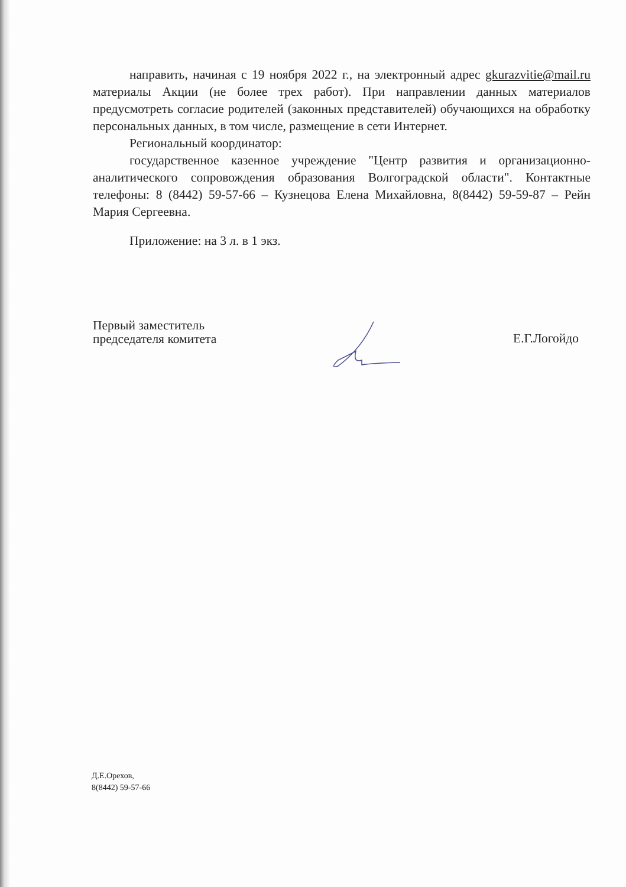направить, начиная с 19 ноября 2022 г., на электронный адрес gkurazvitie@mail.ru материалы Акции (не более трех работ). При направлении данных материалов предусмотреть согласие родителей (законных представителей) обучающихся на обработку персональных данных, в том числе, размещение в сети Интернет.
Региональный координатор:
государственное казенное учреждение "Центр развития и организационно-аналитического сопровождения образования Волгоградской области". Контактные телефоны: 8 (8442) 59-57-66 – Кузнецова Елена Михайловна, 8(8442) 59-59-87 – Рейн Мария Сергеевна.
Приложение: на 3 л. в 1 экз.
Первый заместитель
председателя комитета
Е.Г.Логойдо
Д.Е.Орехов,
8(8442) 59-57-66